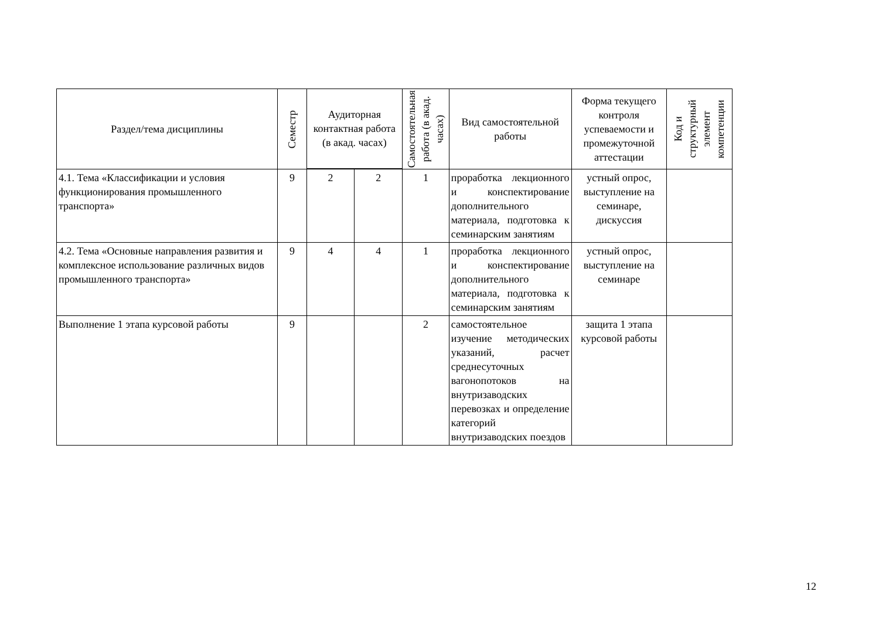| Раздел/тема дисциплины | Семестр | Аудиторная контактная работа (в акад. часах) | | Самостоятельная работа (в акад. часах) | Вид самостоятельной работы | Форма текущего контроля успеваемости и промежуточной аттестации | Код и структурный элемент компетенции |
| --- | --- | --- | --- | --- | --- | --- | --- |
| 4.1. Тема «Классификации и условия функционирования промышленного транспорта» | 9 | 2 | 2 | 1 | проработка лекционного и конспектирование дополнительного материала, подготовка к семинарским занятиям | устный опрос, выступление на семинаре, дискуссия | |
| 4.2. Тема «Основные направления развития и комплексное использование различных видов промышленного транспорта» | 9 | 4 | 4 | 1 | проработка лекционного и конспектирование дополнительного материала, подготовка к семинарским занятиям | устный опрос, выступление на семинаре | |
| Выполнение 1 этапа курсовой работы | 9 | | | 2 | самостоятельное изучение методических указаний, расчет среднесуточных вагонопотоков на внутризаводских перевозках и определение категорий внутризаводских поездов | защита 1 этапа курсовой работы | |
12